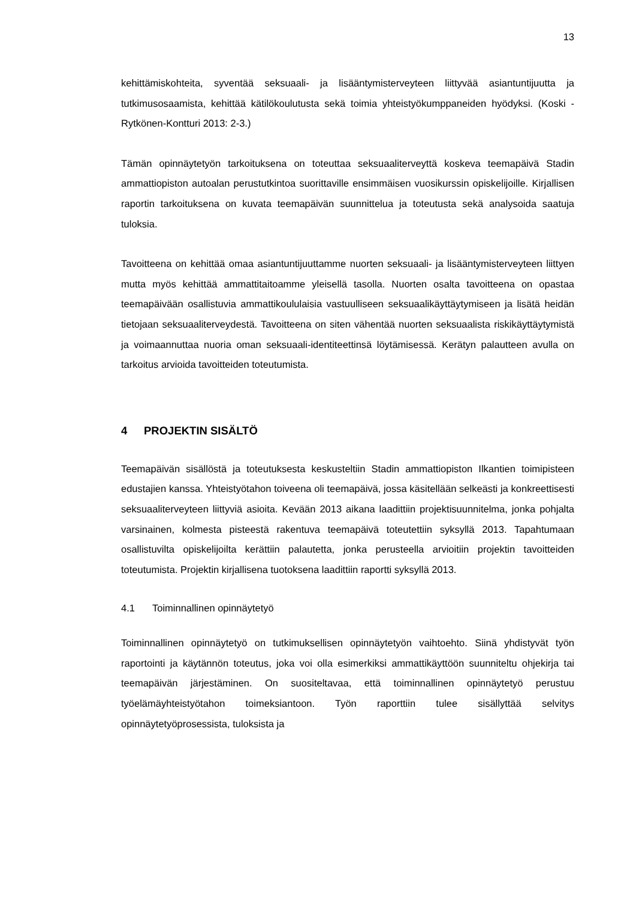13
kehittämiskohteita, syventää seksuaali- ja lisääntymisterveyteen liittyvää asiantuntijuutta ja tutkimusosaamista, kehittää kätilökoulutusta sekä toimia yhteistyökumppaneiden hyödyksi. (Koski - Rytkönen-Kontturi 2013: 2-3.)
Tämän opinnäytetyön tarkoituksena on toteuttaa seksuaaliterveyttä koskeva teemapäivä Stadin ammattiopiston autoalan perustutkintoa suorittaville ensimmäisen vuosikurssin opiskelijoille. Kirjallisen raportin tarkoituksena on kuvata teemapäivän suunnittelua ja toteutusta sekä analysoida saatuja tuloksia.
Tavoitteena on kehittää omaa asiantuntijuuttamme nuorten seksuaali- ja lisääntymisterveyteen liittyen mutta myös kehittää ammattitaitoamme yleisellä tasolla. Nuorten osalta tavoitteena on opastaa teemapäivään osallistuvia ammattikoululaisia vastuulliseen seksuaalikäyttäytymiseen ja lisätä heidän tietojaan seksuaaliterveydestä. Tavoitteena on siten vähentää nuorten seksuaalista riskikäyttäytymistä ja voimaannuttaa nuoria oman seksuaali-identiteettinsä löytämisessä. Kerätyn palautteen avulla on tarkoitus arvioida tavoitteiden toteutumista.
4 PROJEKTIN SISÄLTÖ
Teemapäivän sisällöstä ja toteutuksesta keskusteltiin Stadin ammattiopiston Ilkantien toimipisteen edustajien kanssa. Yhteistyötahon toiveena oli teemapäivä, jossa käsitellään selkeästi ja konkreettisesti seksuaaliterveyteen liittyviä asioita. Kevään 2013 aikana laadittiin projektisuunnitelma, jonka pohjalta varsinainen, kolmesta pisteestä rakentuva teemapäivä toteutettiin syksyllä 2013. Tapahtumaan osallistuvilta opiskelijoilta kerättiin palautetta, jonka perusteella arvioitiin projektin tavoitteiden toteutumista. Projektin kirjallisena tuotoksena laadittiin raportti syksyllä 2013.
4.1 Toiminnallinen opinnäytetyö
Toiminnallinen opinnäytetyö on tutkimuksellisen opinnäytetyön vaihtoehto. Siinä yhdistyvät työn raportointi ja käytännön toteutus, joka voi olla esimerkiksi ammattikäyttöön suunniteltu ohjekirja tai teemapäivän järjestäminen. On suositeltavaa, että toiminnallinen opinnäytetyö perustuu työelämäyhteistyötahon toimeksiantoon. Työn raporttiin tulee sisällyttää selvitys opinnäytetyöprosessista, tuloksista ja